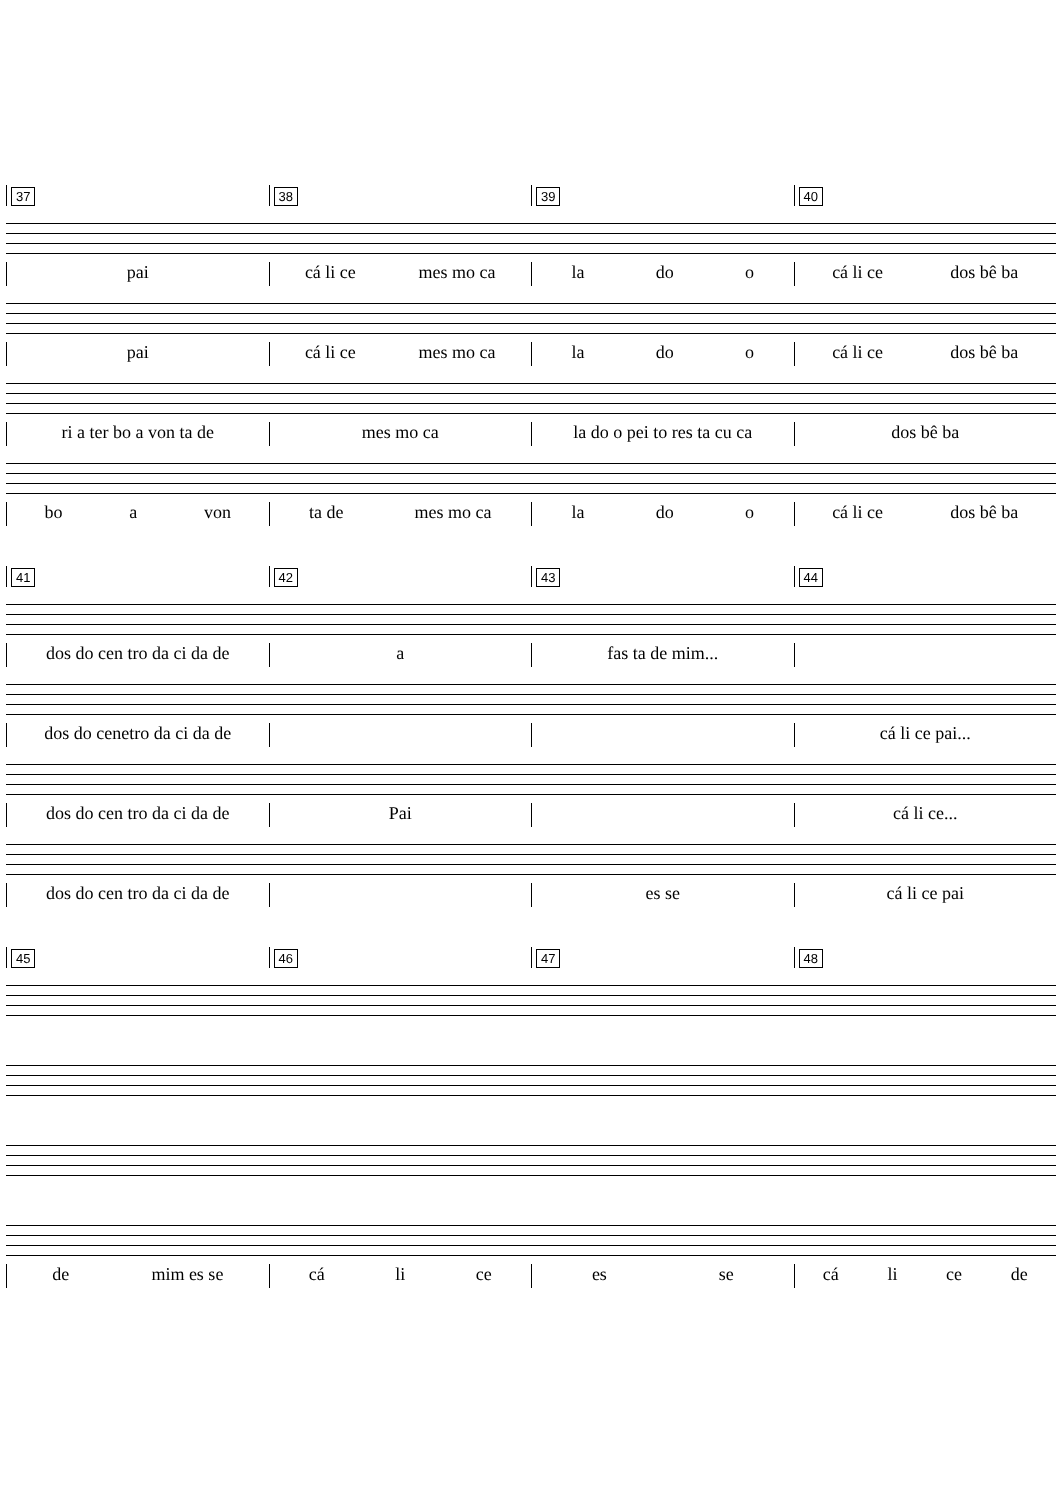37 38 39 40
pai cá li ce mes mo ca la do o cá li ce dos bê ba
pai cá li ce mes mo ca la do o cá li ce dos bê ba
ri a ter bo a von ta de mes mo ca la do o pei to res ta cu ca dos bê ba
bo a von ta de mes mo ca la do o cá li ce dos bê ba
41 42 43 44
dos do cen tro da ci da de a fas ta de mim...
dos do cenetro da ci da de cá li ce pai...
dos do cen tro da ci da de Pai cá li ce...
dos do cen tro da ci da de es se cá li ce pai
45 46 47 48
de mim es se cá li ce es se cá li ce de